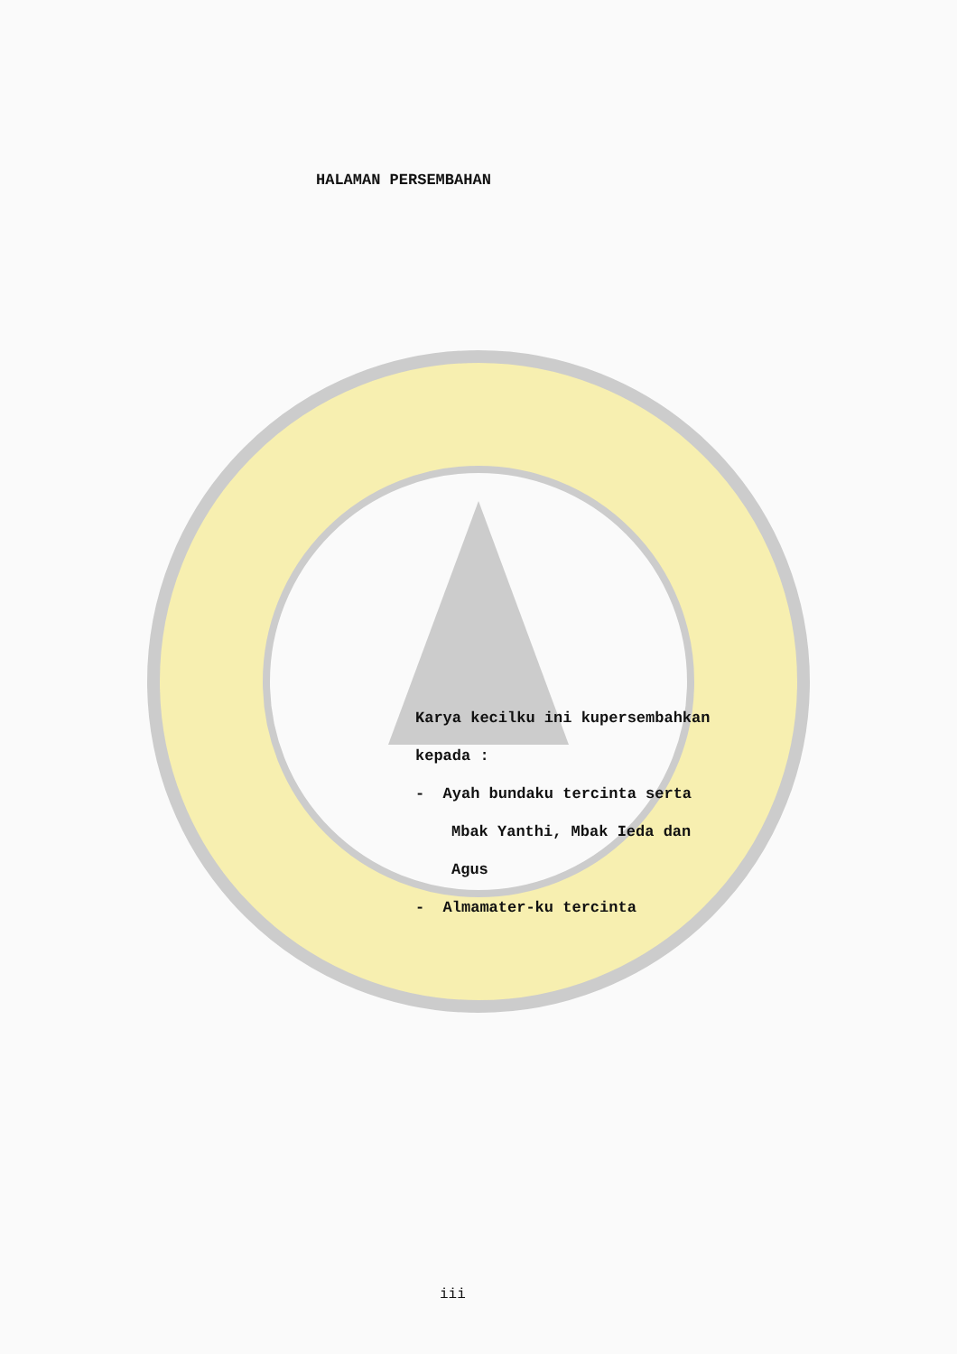HALAMAN PERSEMBAHAN
Karya kecilku ini kupersembahkan
kepada :
- Ayah bundaku tercinta serta
Mbak Yanthi, Mbak Ieda dan
Agus
- Almamater-ku tercinta
iii